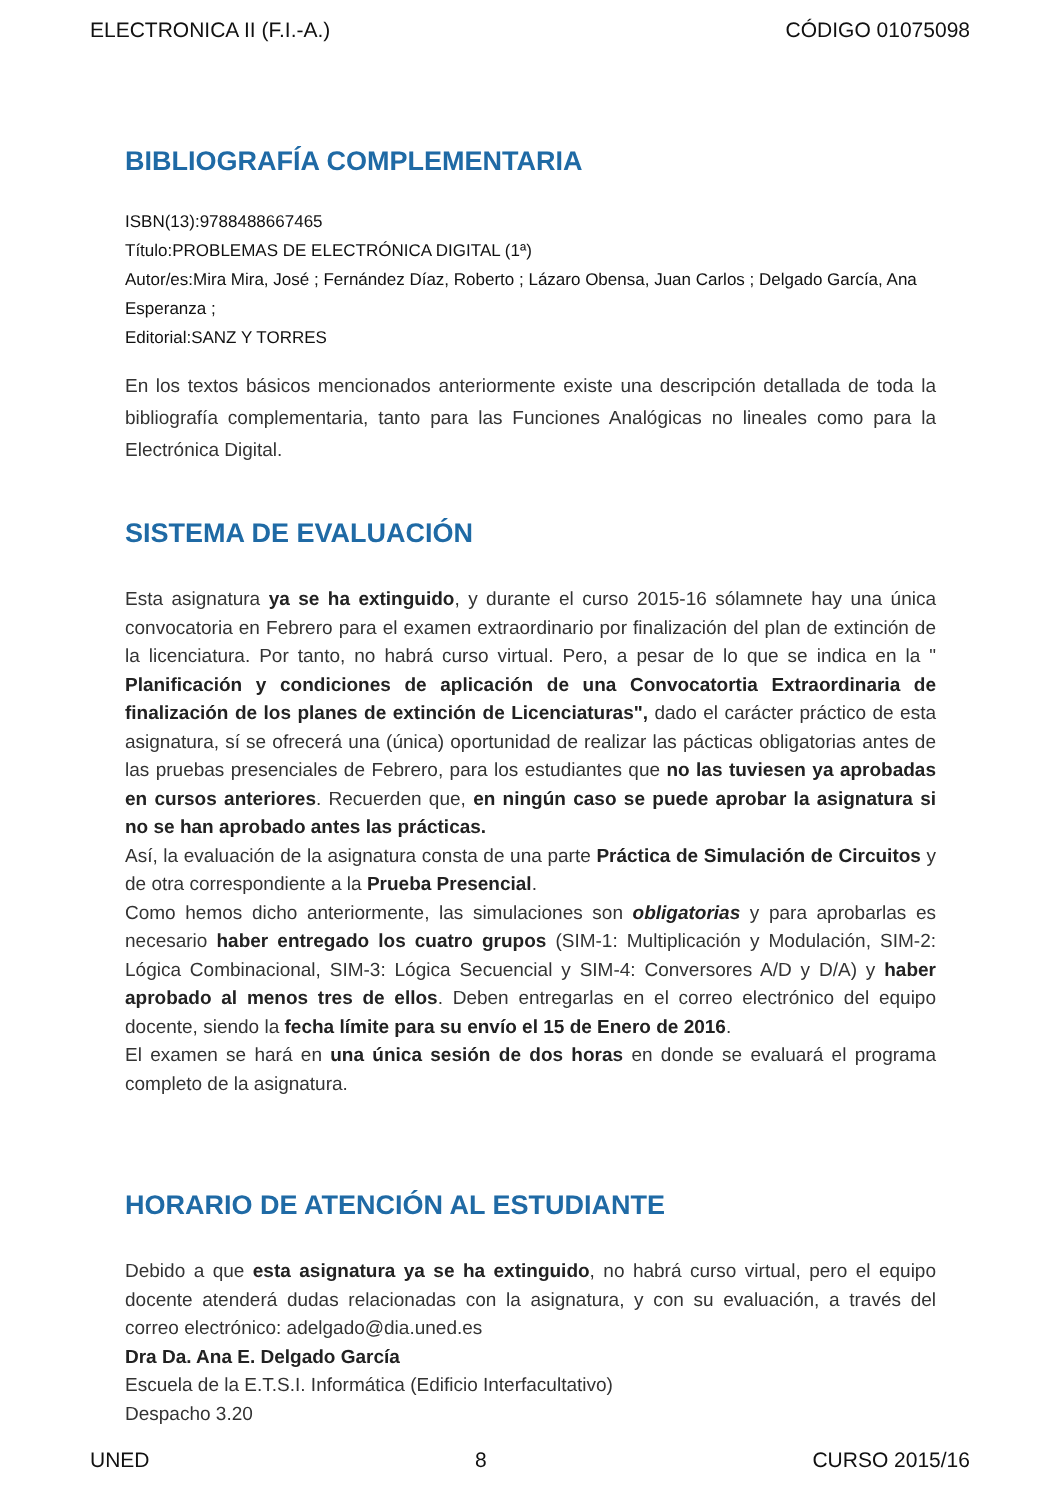ELECTRONICA II (F.I.-A.) CÓDIGO 01075098
BIBLIOGRAFÍA COMPLEMENTARIA
ISBN(13):9788488667465
Título:PROBLEMAS DE ELECTRÓNICA DIGITAL (1ª)
Autor/es:Mira Mira, José ; Fernández Díaz, Roberto ; Lázaro Obensa, Juan Carlos ; Delgado García, Ana Esperanza ;
Editorial:SANZ Y TORRES
En los textos básicos mencionados anteriormente existe una descripción detallada de toda la bibliografía complementaria, tanto para las Funciones Analógicas no lineales como para la Electrónica Digital.
SISTEMA DE EVALUACIÓN
Esta asignatura ya se ha extinguido, y durante el curso 2015-16 sólamnete hay una única convocatoria en Febrero para el examen extraordinario por finalización del plan de extinción de la licenciatura. Por tanto, no habrá curso virtual. Pero, a pesar de lo que se indica en la " Planificación y condiciones de aplicación de una Convocatortia Extraordinaria de finalización de los planes de extinción de Licenciaturas", dado el carácter práctico de esta asignatura, sí se ofrecerá una (única) oportunidad de realizar las pácticas obligatorias antes de las pruebas presenciales de Febrero, para los estudiantes que no las tuviesen ya aprobadas en cursos anteriores. Recuerden que, en ningún caso se puede aprobar la asignatura si no se han aprobado antes las prácticas.
Así, la evaluación de la asignatura consta de una parte Práctica de Simulación de Circuitos y de otra correspondiente a la Prueba Presencial.
Como hemos dicho anteriormente, las simulaciones son obligatorias y para aprobarlas es necesario haber entregado los cuatro grupos (SIM-1: Multiplicación y Modulación, SIM-2: Lógica Combinacional, SIM-3: Lógica Secuencial y SIM-4: Conversores A/D y D/A) y haber aprobado al menos tres de ellos. Deben entregarlas en el correo electrónico del equipo docente, siendo la fecha límite para su envío el 15 de Enero de 2016.
El examen se hará en una única sesión de dos horas en donde se evaluará el programa completo de la asignatura.
HORARIO DE ATENCIÓN AL ESTUDIANTE
Debido a que esta asignatura ya se ha extinguido, no habrá curso virtual, pero el equipo docente atenderá dudas relacionadas con la asignatura, y con su evaluación, a través del correo electrónico: adelgado@dia.uned.es
Dra Da. Ana E. Delgado García
Escuela de la E.T.S.I. Informática (Edificio Interfacultativo)
Despacho 3.20
UNED 8 CURSO 2015/16